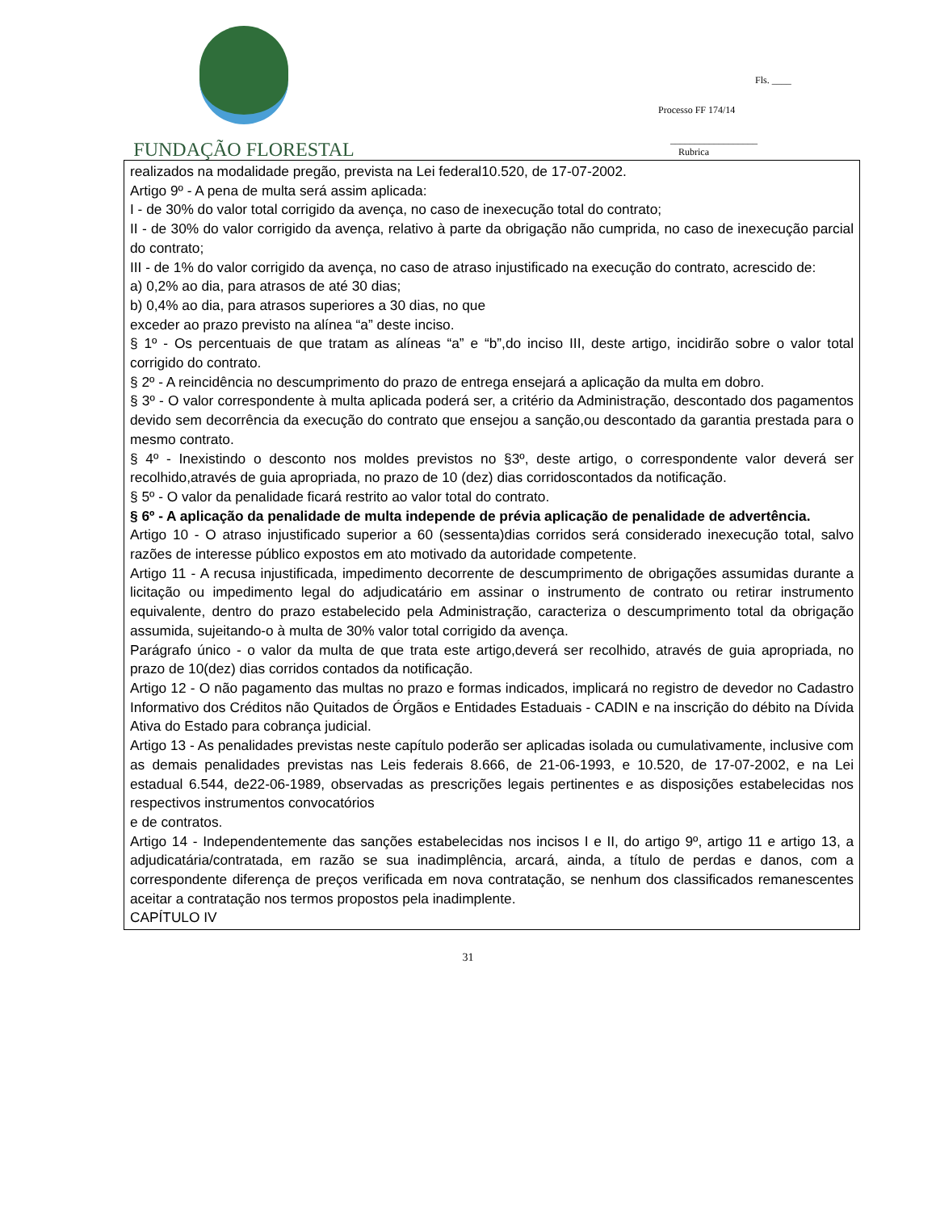FUNDAÇÃO FLORESTAL
Fls. ____
Processo FF 174/14
__________________
Rubrica
realizados na modalidade pregão, prevista na Lei federal10.520, de 17-07-2002.
Artigo 9º - A pena de multa será assim aplicada:
I - de 30% do valor total corrigido da avença, no caso de inexecução total do contrato;
II - de 30% do valor corrigido da avença, relativo à parte da obrigação não cumprida, no caso de inexecução parcial do contrato;
III - de 1% do valor corrigido da avença, no caso de atraso injustificado na execução do contrato, acrescido de:
a) 0,2% ao dia, para atrasos de até 30 dias;
b) 0,4% ao dia, para atrasos superiores a 30 dias, no que
exceder ao prazo previsto na alínea “a” deste inciso.
§ 1º - Os percentuais de que tratam as alíneas “a” e “b”,do inciso III, deste artigo, incidirão sobre o valor total corrigido do contrato.
§ 2º - A reincidência no descumprimento do prazo de entrega ensejará a aplicação da multa em dobro.
§ 3º - O valor correspondente à multa aplicada poderá ser, a critério da Administração, descontado dos pagamentos devido sem decorrência da execução do contrato que ensejou a sanção,ou descontado da garantia prestada para o mesmo contrato.
§ 4º - Inexistindo o desconto nos moldes previstos no §3º, deste artigo, o correspondente valor deverá ser recolhido,através de guia apropriada, no prazo de 10 (dez) dias corridoscontados da notificação.
§ 5º - O valor da penalidade ficará restrito ao valor total do contrato.
§ 6º - A aplicação da penalidade de multa independe de prévia aplicação de penalidade de advertência.
Artigo 10 - O atraso injustificado superior a 60 (sessenta)dias corridos será considerado inexecução total, salvo razões de interesse público expostos em ato motivado da autoridade competente.
Artigo 11 - A recusa injustificada, impedimento decorrente de descumprimento de obrigações assumidas durante a licitação ou impedimento legal do adjudicatário em assinar o instrumento de contrato ou retirar instrumento equivalente, dentro do prazo estabelecido pela Administração, caracteriza o descumprimento total da obrigação assumida, sujeitando-o à multa de 30% valor total corrigido da avença.
Parágrafo único - o valor da multa de que trata este artigo,deverá ser recolhido, através de guia apropriada, no prazo de 10(dez) dias corridos contados da notificação.
Artigo 12 - O não pagamento das multas no prazo e formas indicados, implicará no registro de devedor no Cadastro Informativo dos Créditos não Quitados de Órgãos e Entidades Estaduais - CADIN e na inscrição do débito na Dívida Ativa do Estado para cobrança judicial.
Artigo 13 - As penalidades previstas neste capítulo poderão ser aplicadas isolada ou cumulativamente, inclusive com as demais penalidades previstas nas Leis federais 8.666, de 21-06-1993, e 10.520, de 17-07-2002, e na Lei estadual 6.544, de22-06-1989, observadas as prescrições legais pertinentes e as disposições estabelecidas nos respectivos instrumentos convocatórios
e de contratos.
Artigo 14 - Independentemente das sanções estabelecidas nos incisos I e II, do artigo 9º, artigo 11 e artigo 13, a adjudicatária/contratada, em razão se sua inadimplência, arcará, ainda, a título de perdas e danos, com a correspondente diferença de preços verificada em nova contratação, se nenhum dos classificados remanescentes aceitar a contratação nos termos propostos pela inadimplente.
CAPÍTULO IV
31